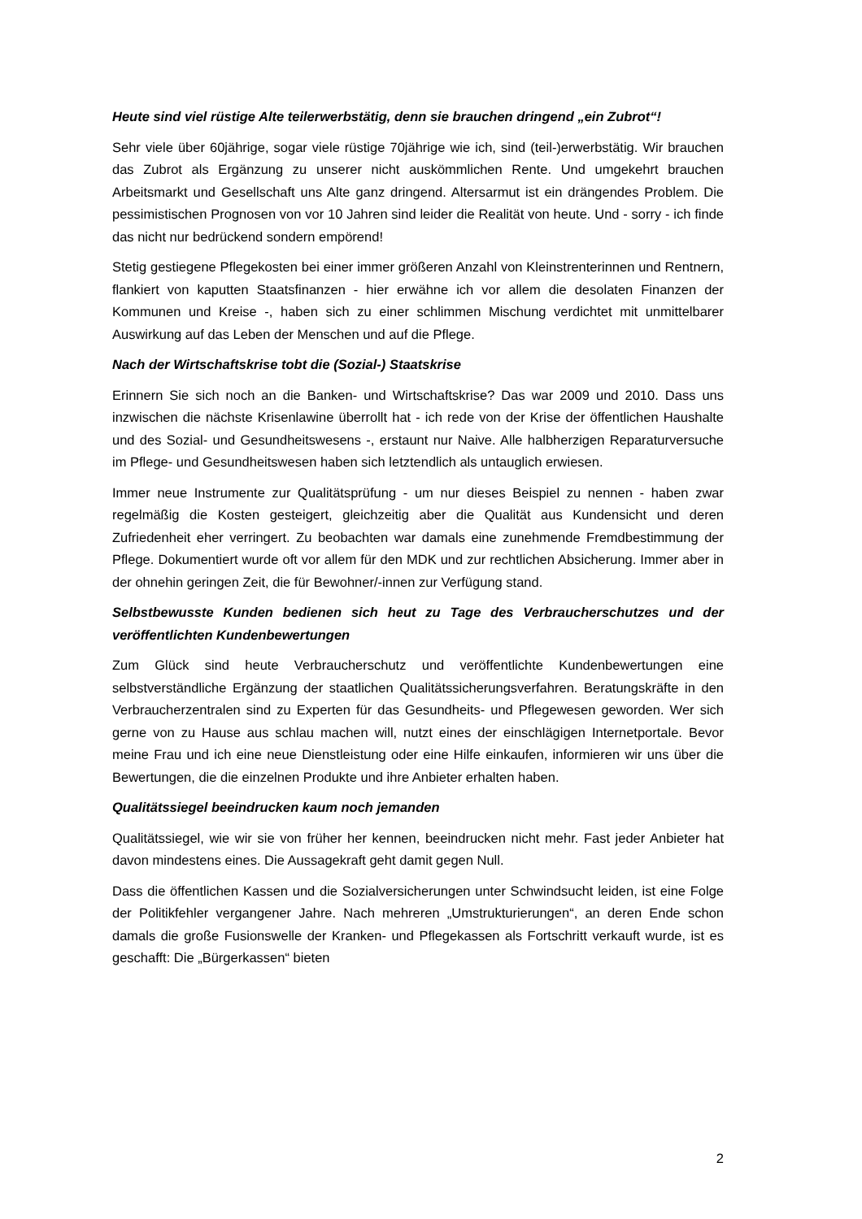Heute sind viel rüstige Alte teilerwerbstätig, denn sie brauchen dringend „ein Zubrot“!
Sehr viele über 60jährige, sogar viele rüstige 70jährige wie ich, sind (teil-)erwerbs­tätig. Wir brauchen das Zubrot als Ergänzung zu unserer nicht auskömmlichen Rente. Und umgekehrt brauchen Arbeitsmarkt und Gesellschaft uns Alte ganz dringend. Al­tersarmut ist ein drängendes Problem. Die pessimistischen Prognosen von vor 10 Jahren sind leider die Realität von heute. Und - sorry - ich finde das nicht nur bedrü­ckend sondern empörend!
Stetig gestiegene Pflegekosten bei einer immer größeren Anzahl von Kleinstrenterin­nen und Rentnern, flankiert von kaputten Staatsfinanzen - hier erwähne ich vor allem die desolaten Finanzen der Kommunen und Kreise -, haben sich zu einer schlimmen Mischung verdichtet mit unmittelbarer Auswirkung auf das Leben der Menschen und auf die Pflege.
Nach der Wirtschaftskrise tobt die (Sozial-) Staatskrise
Erinnern Sie sich noch an die Banken- und Wirtschaftskrise? Das war 2009 und 2010. Dass uns inzwischen die nächste Krisenlawine überrollt hat - ich rede von der Krise der öffentlichen Haushalte und des Sozial- und Gesundheitswesens -, erstaunt nur Naive. Alle halbherzigen Reparaturversuche im Pflege- und Gesundheitswesen haben sich letztendlich als untauglich erwiesen.
Immer neue Instrumente zur Qualitätsprüfung - um nur dieses Beispiel zu nennen - haben zwar regelmäßig die Kosten gesteigert, gleichzeitig aber die Qualität aus Kun­densicht und deren Zufriedenheit eher verringert. Zu beobachten war damals eine zu­nehmende Fremdbestimmung der Pflege. Dokumentiert wurde oft vor allem für den MDK und zur rechtlichen Absicherung. Immer aber in der ohnehin geringen Zeit, die für Bewohner/-innen zur Verfügung stand.
Selbstbewusste Kunden bedienen sich heut zu Tage des Verbraucherschutzes und der veröffentlichten Kundenbewertungen
Zum Glück sind heute Verbraucherschutz und veröffentlichte Kundenbewertungen eine selbstverständliche Ergänzung der staatlichen Qualitätssicherungsverfahren. Be­ratungskräfte in den Verbraucherzentralen sind zu Experten für das Gesundheits- und Pflegewesen geworden. Wer sich gerne von zu Hause aus schlau machen will, nutzt eines der einschlägigen Internetportale. Bevor meine Frau und ich eine neue Dienst­leistung oder eine Hilfe einkaufen, informieren wir uns über die Bewertungen, die die einzelnen Produkte und ihre Anbieter erhalten haben.
Qualitätssiegel beeindrucken kaum noch jemanden
Qualitätssiegel, wie wir sie von früher her kennen, beeindrucken nicht mehr. Fast je­der Anbieter hat davon mindestens eines. Die Aussagekraft geht damit gegen Null.
Dass die öffentlichen Kassen und die Sozialversicherungen unter Schwindsucht lei­den, ist eine Folge der Politikfehler vergangener Jahre. Nach mehreren „Umstrukturie­rungen“, an deren Ende schon damals die große Fusionswelle der Kranken- und Pfle­gekassen als Fortschritt verkauft wurde, ist es geschafft: Die „Bürgerkassen“ bieten
2